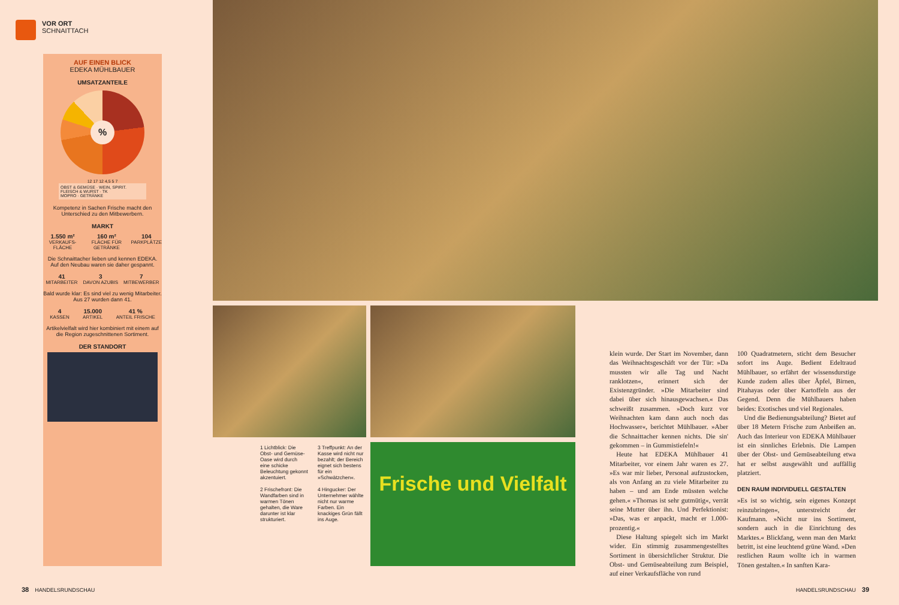VOR ORT
SCHNAITTACH
AUF EINEN BLICK
EDEKA MÜHLBAUER
UMSATZANTEILE
%
12 17 12 4,5 5 7
OBST & GEMÜSE · WEIN, SPIRIT.
FLEISCH & WURST · TK
MOPRO · GETRÄNKE
Kompetenz in Sachen Frische macht den Unterschied zu den Mitbewerbern.
MARKT
1.550 m²
VERKAUFS-FLÄCHE
160 m²
FLÄCHE FÜR GETRÄNKE
104
PARKPLÄTZE
Die Schnaittacher lieben und kennen EDEKA. Auf den Neubau waren sie daher gespannt.
41
MITARBEITER
3
DAVON AZUBIS
7
MITBEWERBER
Bald wurde klar: Es sind viel zu wenig Mitarbeiter. Aus 27 wurden dann 41.
4
KASSEN
15.000
ARTIKEL
41 %
ANTEIL FRISCHE
Artikelvielfalt wird hier kombiniert mit einem auf die Region zugeschnittenen Sortiment.
DER STANDORT
Frische und Vielfalt
1 Lichtblick: Die Obst- und Gemüse-Oase wird durch eine schicke Beleuchtung gekonnt akzentuiert.
2 Frischefront: Die Wandfarben sind in warmen Tönen gehalten, die Ware darunter ist klar strukturiert.
3 Treffpunkt: An der Kasse wird nicht nur bezahlt; der Bereich eignet sich bestens für ein »Schwätzchen«.
4 Hingucker: Der Unternehmer wählte nicht nur warme Farben. Ein knackiges Grün fällt ins Auge.
klein wurde. Der Start im November, dann das Weihnachtsgeschäft vor der Tür: »Da mussten wir alle Tag und Nacht ranklotzen«, erinnert sich der Existenzgründer. »Die Mitarbeiter sind dabei über sich hinausgewachsen.« Das schweißt zusammen. »Doch kurz vor Weihnachten kam dann auch noch das Hochwasser«, berichtet Mühlbauer. »Aber die Schnaittacher kennen nichts. Die sin' gekommen – in Gummistiefeln!«
 Heute hat EDEKA Mühlbauer 41 Mitarbeiter, vor einem Jahr waren es 27. »Es war mir lieber, Personal aufzustocken, als von Anfang an zu viele Mitarbeiter zu haben – und am Ende müssten welche gehen.« »Thomas ist sehr gutmütig«, verrät seine Mutter über ihn. Und Perfektionist: »Das, was er anpackt, macht er 1.000-prozentig.«
 Diese Haltung spiegelt sich im Markt wider. Ein stimmig zusammengestelltes Sortiment in übersichtlicher Struktur. Die Obst- und Gemüseabteilung zum Beispiel, auf einer Verkaufsfläche von rund
100 Quadratmetern, sticht dem Besucher sofort ins Auge. Bedient Edeltraud Mühlbauer, so erfährt der wissensdurstige Kunde zudem alles über Äpfel, Birnen, Pitahayas oder über Kartoffeln aus der Gegend. Denn die Mühlbauers haben beides: Exotisches und viel Regionales.
 Und die Bedienungsabteilung? Bietet auf über 18 Metern Frische zum Anbeißen an. Auch das Interieur von EDEKA Mühlbauer ist ein sinnliches Erlebnis. Die Lampen über der Obst- und Gemüseabteilung etwa hat er selbst ausgewählt und auffällig platziert.
DEN RAUM INDIVIDUELL GESTALTEN
»Es ist so wichtig, sein eigenes Konzept reinzubringen«, unterstreicht der Kaufmann. »Nicht nur ins Sortiment, sondern auch in die Einrichtung des Marktes.« Blickfang, wenn man den Markt betritt, ist eine leuchtend grüne Wand. »Den restlichen Raum wollte ich in warmen Tönen gestalten.« In sanften Kara-
38 HANDELSRUNDSCHAU HANDELSRUNDSCHAU 39